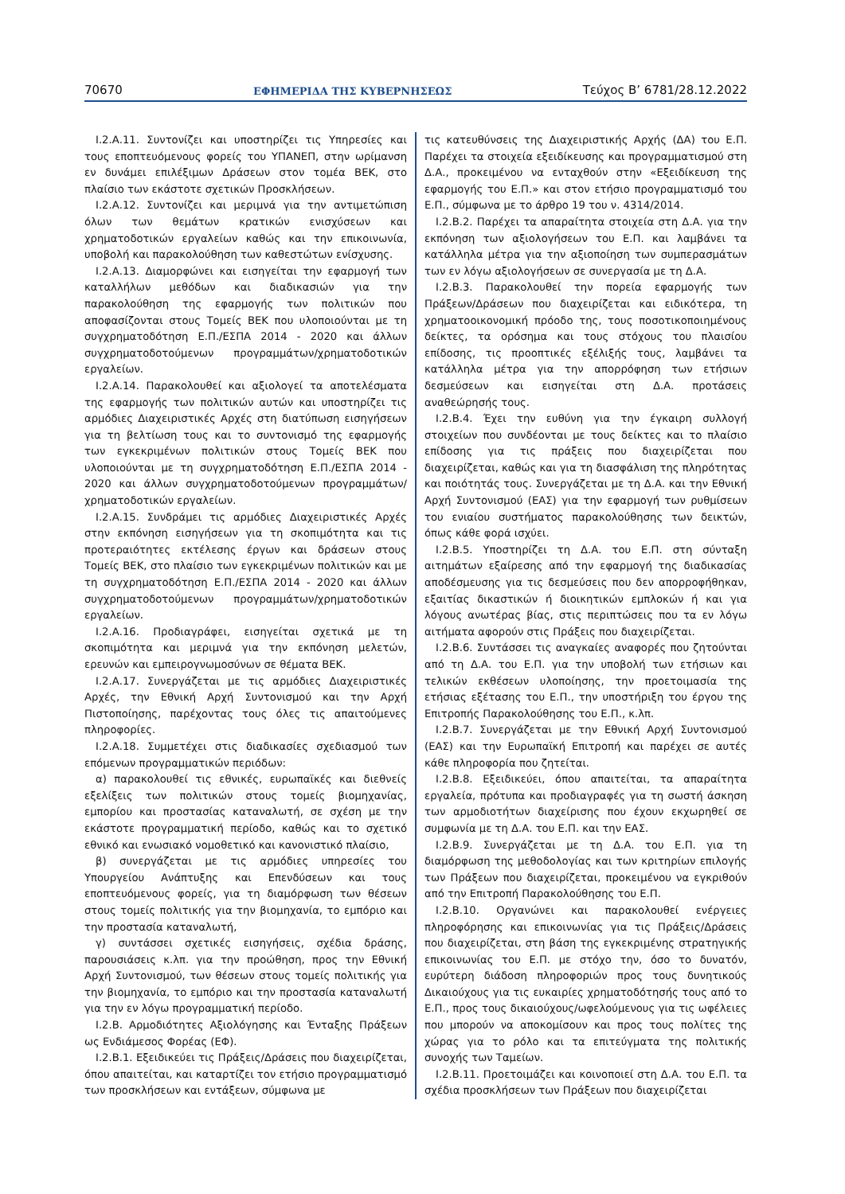70670 ΕΦΗΜΕΡΙΔΑ ΤΗΣ ΚΥΒΕΡΝΗΣΕΩΣ Τεύχος B’ 6781/28.12.2022
Ι.2.Α.11. Συντονίζει και υποστηρίζει τις Υπηρεσίες και τους εποπτευόμενους φορείς του ΥΠΑΝΕΠ, στην ωρίμανση εν δυνάμει επιλέξιμων Δράσεων στον τομέα ΒΕΚ, στο πλαίσιο των εκάστοτε σχετικών Προσκλήσεων.
Ι.2.Α.12. Συντονίζει και μεριμνά για την αντιμετώπιση όλων των θεμάτων κρατικών ενισχύσεων και χρηματοδοτικών εργαλείων καθώς και την επικοινωνία, υποβολή και παρακολούθηση των καθεστώτων ενίσχυσης.
Ι.2.Α.13. Διαμορφώνει και εισηγείται την εφαρμογή των καταλλήλων μεθόδων και διαδικασιών για την παρακολούθηση της εφαρμογής των πολιτικών που αποφασίζονται στους Τομείς ΒΕΚ που υλοποιούνται με τη συγχρηματοδότηση Ε.Π./ΕΣΠΑ 2014 - 2020 και άλλων συγχρηματοδοτούμενων προγραμμάτων/χρηματοδοτικών εργαλείων.
Ι.2.Α.14. Παρακολουθεί και αξιολογεί τα αποτελέσματα της εφαρμογής των πολιτικών αυτών και υποστηρίζει τις αρμόδιες Διαχειριστικές Αρχές στη διατύπωση εισηγήσεων για τη βελτίωση τους και το συντονισμό της εφαρμογής των εγκεκριμένων πολιτικών στους Τομείς ΒΕΚ που υλοποιούνται με τη συγχρηματοδότηση Ε.Π./ΕΣΠΑ 2014 - 2020 και άλλων συγχρηματοδοτούμενων προγραμμάτων/χρηματοδοτικών εργαλείων.
Ι.2.Α.15. Συνδράμει τις αρμόδιες Διαχειριστικές Αρχές στην εκπόνηση εισηγήσεων για τη σκοπιμότητα και τις προτεραιότητες εκτέλεσης έργων και δράσεων στους Τομείς ΒΕΚ, στο πλαίσιο των εγκεκριμένων πολιτικών και με τη συγχρηματοδότηση Ε.Π./ΕΣΠΑ 2014 - 2020 και άλλων συγχρηματοδοτούμενων προγραμμάτων/χρηματοδοτικών εργαλείων.
Ι.2.Α.16. Προδιαγράφει, εισηγείται σχετικά με τη σκοπιμότητα και μεριμνά για την εκπόνηση μελετών, ερευνών και εμπειρογνωμοσύνων σε θέματα ΒΕΚ.
Ι.2.Α.17. Συνεργάζεται με τις αρμόδιες Διαχειριστικές Αρχές, την Εθνική Αρχή Συντονισμού και την Αρχή Πιστοποίησης, παρέχοντας τους όλες τις απαιτούμενες πληροφορίες.
Ι.2.Α.18. Συμμετέχει στις διαδικασίες σχεδιασμού των επόμενων προγραμματικών περιόδων:
α) παρακολουθεί τις εθνικές, ευρωπαϊκές και διεθνείς εξελίξεις των πολιτικών στους τομείς βιομηχανίας, εμπορίου και προστασίας καταναλωτή, σε σχέση με την εκάστοτε προγραμματική περίοδο, καθώς και το σχετικό εθνικό και ενωσιακό νομοθετικό και κανονιστικό πλαίσιο,
β) συνεργάζεται με τις αρμόδιες υπηρεσίες του Υπουργείου Ανάπτυξης και Επενδύσεων και τους εποπτευόμενους φορείς, για τη διαμόρφωση των θέσεων στους τομείς πολιτικής για την βιομηχανία, το εμπόριο και την προστασία καταναλωτή,
γ) συντάσσει σχετικές εισηγήσεις, σχέδια δράσης, παρουσιάσεις κ.λπ. για την προώθηση, προς την Εθνική Αρχή Συντονισμού, των θέσεων στους τομείς πολιτικής για την βιομηχανία, το εμπόριο και την προστασία καταναλωτή για την εν λόγω προγραμματική περίοδο.
Ι.2.Β. Αρμοδιότητες Αξιολόγησης και Ένταξης Πράξεων ως Ενδιάμεσος Φορέας (ΕΦ).
Ι.2.Β.1. Εξειδικεύει τις Πράξεις/Δράσεις που διαχειρίζεται, όπου απαιτείται, και καταρτίζει τον ετήσιο προγραμματισμό των προσκλήσεων και εντάξεων, σύμφωνα με
τις κατευθύνσεις της Διαχειριστικής Αρχής (ΔΑ) του Ε.Π. Παρέχει τα στοιχεία εξειδίκευσης και προγραμματισμού στη Δ.Α., προκειμένου να ενταχθούν στην «Εξειδίκευση της εφαρμογής του Ε.Π.» και στον ετήσιο προγραμματισμό του Ε.Π., σύμφωνα με το άρθρο 19 του ν. 4314/2014.
Ι.2.Β.2. Παρέχει τα απαραίτητα στοιχεία στη Δ.Α. για την εκπόνηση των αξιολογήσεων του Ε.Π. και λαμβάνει τα κατάλληλα μέτρα για την αξιοποίηση των συμπερασμάτων των εν λόγω αξιολογήσεων σε συνεργασία με τη Δ.Α.
Ι.2.Β.3. Παρακολουθεί την πορεία εφαρμογής των Πράξεων/Δράσεων που διαχειρίζεται και ειδικότερα, τη χρηματοοικονομική πρόοδο της, τους ποσοτικοποιημένους δείκτες, τα ορόσημα και τους στόχους του πλαισίου επίδοσης, τις προοπτικές εξέλιξής τους, λαμβάνει τα κατάλληλα μέτρα για την απορρόφηση των ετήσιων δεσμεύσεων και εισηγείται στη Δ.Α. προτάσεις αναθεώρησής τους.
Ι.2.Β.4. Έχει την ευθύνη για την έγκαιρη συλλογή στοιχείων που συνδέονται με τους δείκτες και το πλαίσιο επίδοσης για τις πράξεις που διαχειρίζεται που διαχειρίζεται, καθώς και για τη διασφάλιση της πληρότητας και ποιότητάς τους. Συνεργάζεται με τη Δ.Α. και την Εθνική Αρχή Συντονισμού (ΕΑΣ) για την εφαρμογή των ρυθμίσεων του ενιαίου συστήματος παρακολούθησης των δεικτών, όπως κάθε φορά ισχύει.
Ι.2.Β.5. Υποστηρίζει τη Δ.Α. του Ε.Π. στη σύνταξη αιτημάτων εξαίρεσης από την εφαρμογή της διαδικασίας αποδέσμευσης για τις δεσμεύσεις που δεν απορροφήθηκαν, εξαιτίας δικαστικών ή διοικητικών εμπλοκών ή και για λόγους ανωτέρας βίας, στις περιπτώσεις που τα εν λόγω αιτήματα αφορούν στις Πράξεις που διαχειρίζεται.
Ι.2.Β.6. Συντάσσει τις αναγκαίες αναφορές που ζητούνται από τη Δ.Α. του Ε.Π. για την υποβολή των ετήσιων και τελικών εκθέσεων υλοποίησης, την προετοιμασία της ετήσιας εξέτασης του Ε.Π., την υποστήριξη του έργου της Επιτροπής Παρακολούθησης του Ε.Π., κ.λπ.
Ι.2.Β.7. Συνεργάζεται με την Εθνική Αρχή Συντονισμού (ΕΑΣ) και την Ευρωπαϊκή Επιτροπή και παρέχει σε αυτές κάθε πληροφορία που ζητείται.
Ι.2.Β.8. Εξειδικεύει, όπου απαιτείται, τα απαραίτητα εργαλεία, πρότυπα και προδιαγραφές για τη σωστή άσκηση των αρμοδιοτήτων διαχείρισης που έχουν εκχωρηθεί σε συμφωνία με τη Δ.Α. του Ε.Π. και την ΕΑΣ.
Ι.2.Β.9. Συνεργάζεται με τη Δ.Α. του Ε.Π. για τη διαμόρφωση της μεθοδολογίας και των κριτηρίων επιλογής των Πράξεων που διαχειρίζεται, προκειμένου να εγκριθούν από την Επιτροπή Παρακολούθησης του Ε.Π.
Ι.2.Β.10. Οργανώνει και παρακολουθεί ενέργειες πληροφόρησης και επικοινωνίας για τις Πράξεις/Δράσεις που διαχειρίζεται, στη βάση της εγκεκριμένης στρατηγικής επικοινωνίας του Ε.Π. με στόχο την, όσο το δυνατόν, ευρύτερη διάδοση πληροφοριών προς τους δυνητικούς Δικαιούχους για τις ευκαιρίες χρηματοδότησής τους από το Ε.Π., προς τους δικαιούχους/ωφελούμενους για τις ωφέλειες που μπορούν να αποκομίσουν και προς τους πολίτες της χώρας για το ρόλο και τα επιτεύγματα της πολιτικής συνοχής των Ταμείων.
Ι.2.Β.11. Προετοιμάζει και κοινοποιεί στη Δ.Α. του Ε.Π. τα σχέδια προσκλήσεων των Πράξεων που διαχειρίζεται